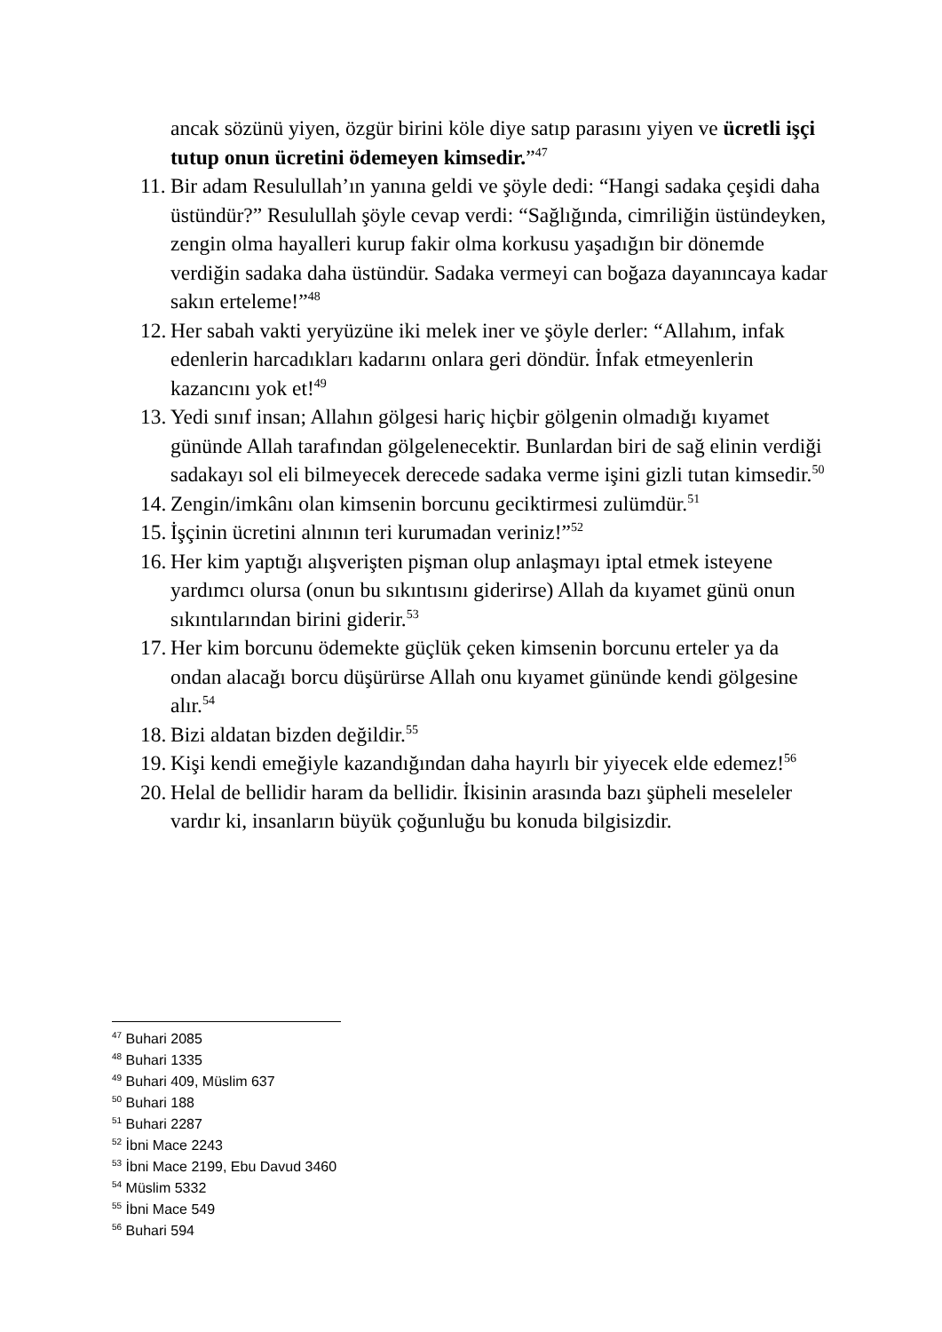ancak sözünü yiyen, özgür birini köle diye satıp parasını yiyen ve ücretli işçi tutup onun ücretini ödemeyen kimsedir.”<sup>47</sup>
11. Bir adam Resulullah’ın yanına geldi ve şöyle dedi: “Hangi sadaka çeşidi daha üstündür?” Resulullah şöyle cevap verdi: “Sağlığında, cimriliğin üstündeyken, zengin olma hayalleri kurup fakir olma korkusu yaşadığın bir dönemde verdiğin sadaka daha üstündür. Sadaka vermeyi can boğaza dayanıncaya kadar sakın erteleme!”<sup>48</sup>
12. Her sabah vakti yeryüzüne iki melek iner ve şöyle derler: “Allahım, infak edenlerin harcadıkları kadarını onlara geri döndür. İnfak etmeyenlerin kazancını yok et!<sup>49</sup>
13. Yedi sınıf insan; Allahın gölgesi hariç hiçbir gölgenin olmadığı kıyamet gününde Allah tarafından gölgelenecektir. Bunlardan biri de sağ elinin verdiği sadakayı sol eli bilmeyecek derecede sadaka verme işini gizli tutan kimsedir.<sup>50</sup>
14. Zengin/imkânı olan kimsenin borcunu geciktirmesi zulümdür.<sup>51</sup>
15. İşçinin ücretini alnının teri kurumadan veriniz!”<sup>52</sup>
16. Her kim yaptığı alışverişten pişman olup anlaşmayı iptal etmek isteyene yardımcı olursa (onun bu sıkıntısını giderirse) Allah da kıyamet günü onun sıkıntılarından birini giderir.<sup>53</sup>
17. Her kim borcunu ödemekte güçlük çeken kimsenin borcunu erteler ya da ondan alacağı borcu düşürürse Allah onu kıyamet gününde kendi gölgesine alır.<sup>54</sup>
18. Bizi aldatan bizden değildir.<sup>55</sup>
19. Kişi kendi emeğiyle kazandığından daha hayırlı bir yiyecek elde edemez!<sup>56</sup>
20. Helal de bellidir haram da bellidir. İkisinin arasında bazı şüpheli meseleler vardır ki, insanların büyük çoğunluğu bu konuda bilgisizdir.
<sup>47</sup> Buhari 2085
<sup>48</sup> Buhari 1335
<sup>49</sup> Buhari 409, Müslim 637
<sup>50</sup> Buhari 188
<sup>51</sup> Buhari 2287
<sup>52</sup> İbni Mace 2243
<sup>53</sup> İbni Mace 2199, Ebu Davud 3460
<sup>54</sup> Müslim 5332
<sup>55</sup> İbni Mace 549
<sup>56</sup> Buhari 594